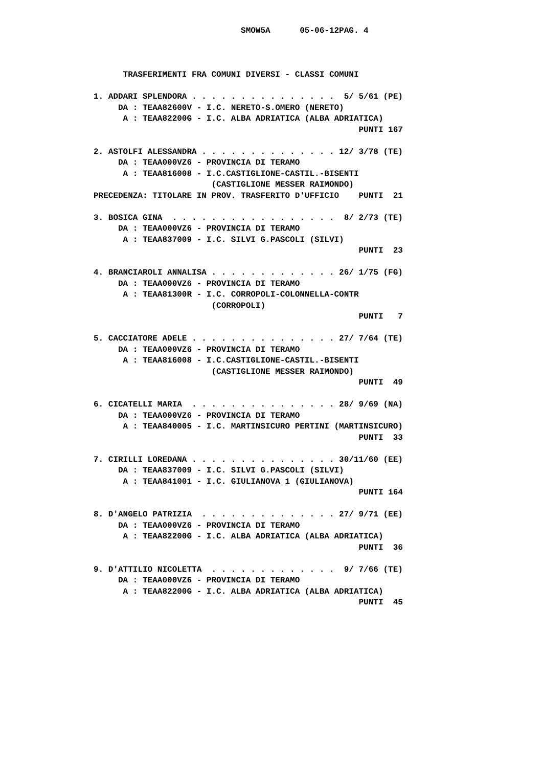SMOW5A      05-06-12PAG. 4



      TRASFERIMENTI FRA COMUNI DIVERSI - CLASSI COMUNI

1. ADDARI SPLENDORA . . . . . . . . . . . . . . .  5/ 5/61 (PE)
     DA : TEAA82600V - I.C. NERETO-S.OMERO (NERETO)
      A : TEAA82200G - I.C. ALBA ADRIATICA (ALBA ADRIATICA)
                                                      PUNTI 167

2. ASTOLFI ALESSANDRA . . . . . . . . . . . . . . 12/ 3/78 (TE)
     DA : TEAA000VZ6 - PROVINCIA DI TERAMO
      A : TEAA816008 - I.C.CASTIGLIONE-CASTIL.-BISENTI
                        (CASTIGLIONE MESSER RAIMONDO)
PRECEDENZA: TITOLARE IN PROV. TRASFERITO D'UFFICIO    PUNTI  21

3. BOSICA GINA  . . . . . . . . . . . . . . . . .  8/ 2/73 (TE)
     DA : TEAA000VZ6 - PROVINCIA DI TERAMO
      A : TEAA837009 - I.C. SILVI G.PASCOLI (SILVI)
                                                      PUNTI  23

4. BRANCIAROLI ANNALISA . . . . . . . . . . . . . 26/ 1/75 (FG)
     DA : TEAA000VZ6 - PROVINCIA DI TERAMO
      A : TEAA81300R - I.C. CORROPOLI-COLONNELLA-CONTR
                        (CORROPOLI)
                                                      PUNTI   7

5. CACCIATORE ADELE . . . . . . . . . . . . . . . 27/ 7/64 (TE)
     DA : TEAA000VZ6 - PROVINCIA DI TERAMO
      A : TEAA816008 - I.C.CASTIGLIONE-CASTIL.-BISENTI
                        (CASTIGLIONE MESSER RAIMONDO)
                                                      PUNTI  49

6. CICATELLI MARIA  . . . . . . . . . . . . . . . 28/ 9/69 (NA)
     DA : TEAA000VZ6 - PROVINCIA DI TERAMO
      A : TEAA840005 - I.C. MARTINSICURO PERTINI (MARTINSICURO)
                                                      PUNTI  33

7. CIRILLI LOREDANA . . . . . . . . . . . . . . . 30/11/60 (EE)
     DA : TEAA837009 - I.C. SILVI G.PASCOLI (SILVI)
      A : TEAA841001 - I.C. GIULIANOVA 1 (GIULIANOVA)
                                                      PUNTI 164

8. D'ANGELO PATRIZIA  . . . . . . . . . . . . . . 27/ 9/71 (EE)
     DA : TEAA000VZ6 - PROVINCIA DI TERAMO
      A : TEAA82200G - I.C. ALBA ADRIATICA (ALBA ADRIATICA)
                                                      PUNTI  36

9. D'ATTILIO NICOLETTA  . . . . . . . . . . . . .  9/ 7/66 (TE)
     DA : TEAA000VZ6 - PROVINCIA DI TERAMO
      A : TEAA82200G - I.C. ALBA ADRIATICA (ALBA ADRIATICA)
                                                      PUNTI  45